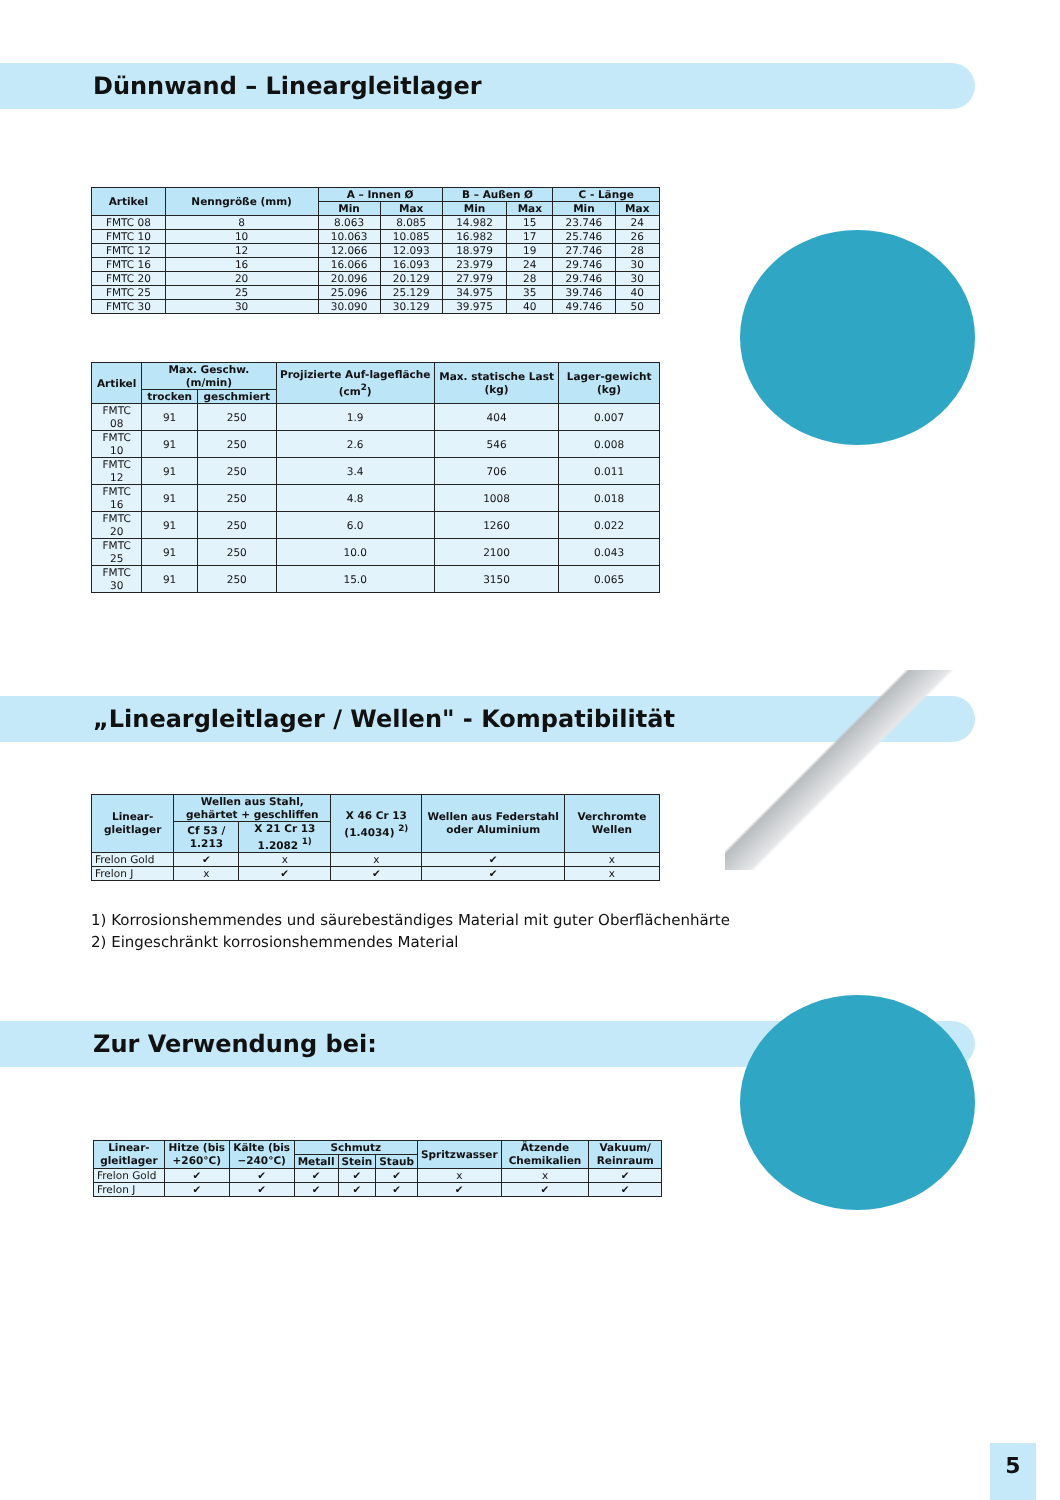Dünnwand – Lineargleitlager
| Artikel | Nenngröße (mm) | A – Innen Ø | | B – Außen Ø | | C - Länge | |
| --- | --- | --- | --- | --- | --- | --- | --- |
| | | Min | Max | Min | Max | Min | Max |
| FMTC 08 | 8 | 8.063 | 8.085 | 14.982 | 15 | 23.746 | 24 |
| FMTC 10 | 10 | 10.063 | 10.085 | 16.982 | 17 | 25.746 | 26 |
| FMTC 12 | 12 | 12.066 | 12.093 | 18.979 | 19 | 27.746 | 28 |
| FMTC 16 | 16 | 16.066 | 16.093 | 23.979 | 24 | 29.746 | 30 |
| FMTC 20 | 20 | 20.096 | 20.129 | 27.979 | 28 | 29.746 | 30 |
| FMTC 25 | 25 | 25.096 | 25.129 | 34.975 | 35 | 39.746 | 40 |
| FMTC 30 | 30 | 30.090 | 30.129 | 39.975 | 40 | 49.746 | 50 |
| Artikel | Max. Geschw. (m/min) | | Projizierte Auf-lagefläche (cm<sup>2</sup>) | Max. statische Last (kg) | Lager-gewicht (kg) |
| --- | --- | --- | --- | --- | --- |
| | trocken | geschmiert | | | |
| FMTC 08 | 91 | 250 | 1.9 | 404 | 0.007 |
| FMTC 10 | 91 | 250 | 2.6 | 546 | 0.008 |
| FMTC 12 | 91 | 250 | 3.4 | 706 | 0.011 |
| FMTC 16 | 91 | 250 | 4.8 | 1008 | 0.018 |
| FMTC 20 | 91 | 250 | 6.0 | 1260 | 0.022 |
| FMTC 25 | 91 | 250 | 10.0 | 2100 | 0.043 |
| FMTC 30 | 91 | 250 | 15.0 | 3150 | 0.065 |
„Lineargleitlager / Wellen" - Kompatibilität
| Linear-gleitlager | Wellen aus Stahl, gehärtet + geschliffen | | X 46 Cr 13 (1.4034) <sup>2)</sup> | Wellen aus Federstahl oder Aluminium | Verchromte Wellen |
| --- | --- | --- | --- | --- | --- |
| | Cf 53 / 1.213 | X 21 Cr 13 1.2082 <sup>1)</sup> | | | |
| Frelon Gold | ✔ | x | x | ✔ | x |
| Frelon J | x | ✔ | ✔ | ✔ | x |
1) Korrosionshemmendes und säurebeständiges Material mit guter Oberflächenhärte
2) Eingeschränkt korrosionshemmendes Material
Zur Verwendung bei:
| Linear-gleitlager | Hitze (bis +260°C) | Kälte (bis −240°C) | Schmutz | | | Spritzwasser | Ätzende Chemikalien | Vakuum/ Reinraum |
| --- | --- | --- | --- | --- | --- | --- | --- | --- |
| | | | Metall | Stein | Staub | | | |
| Frelon Gold | ✔ | ✔ | ✔ | ✔ | ✔ | x | x | ✔ |
| Frelon J | ✔ | ✔ | ✔ | ✔ | ✔ | ✔ | ✔ | ✔ |
5